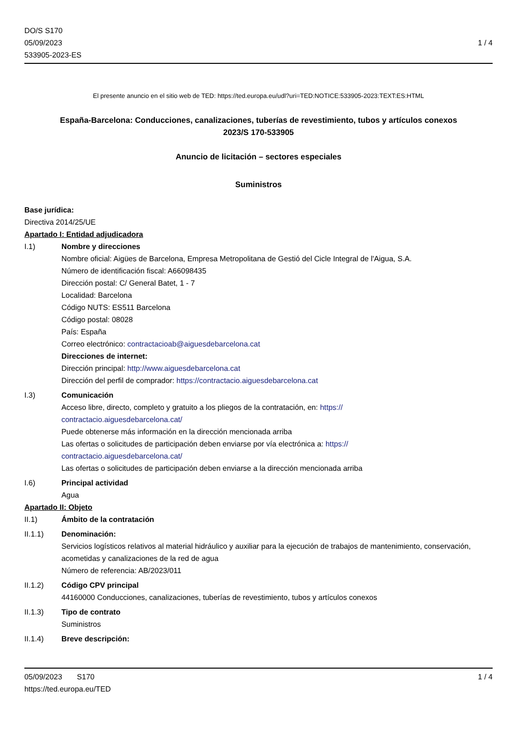DO/S S170
05/09/2023
533905-2023-ES
1 / 4
El presente anuncio en el sitio web de TED: https://ted.europa.eu/udl?uri=TED:NOTICE:533905-2023:TEXT:ES:HTML
España-Barcelona: Conducciones, canalizaciones, tuberías de revestimiento, tubos y artículos conexos
2023/S 170-533905
Anuncio de licitación – sectores especiales
Suministros
Base jurídica:
Directiva 2014/25/UE
Apartado I: Entidad adjudicadora
I.1) Nombre y direcciones
Nombre oficial: Aigües de Barcelona, Empresa Metropolitana de Gestió del Cicle Integral de l'Aigua, S.A.
Número de identificación fiscal: A66098435
Dirección postal: C/ General Batet, 1 - 7
Localidad: Barcelona
Código NUTS: ES511 Barcelona
Código postal: 08028
País: España
Correo electrónico: contractacioab@aiguesdebarcelona.cat
Direcciones de internet:
Dirección principal: http://www.aiguesdebarcelona.cat
Dirección del perfil de comprador: https://contractacio.aiguesdebarcelona.cat
I.3) Comunicación
Acceso libre, directo, completo y gratuito a los pliegos de la contratación, en: https://
contractacio.aiguesdebarcelona.cat/
Puede obtenerse más información en la dirección mencionada arriba
Las ofertas o solicitudes de participación deben enviarse por vía electrónica a: https://
contractacio.aiguesdebarcelona.cat/
Las ofertas o solicitudes de participación deben enviarse a la dirección mencionada arriba
I.6) Principal actividad
Agua
Apartado II: Objeto
II.1) Ámbito de la contratación
II.1.1) Denominación:
Servicios logísticos relativos al material hidráulico y auxiliar para la ejecución de trabajos de mantenimiento, conservación, acometidas y canalizaciones de la red de agua
Número de referencia: AB/2023/011
II.1.2) Código CPV principal
44160000 Conducciones, canalizaciones, tuberías de revestimiento, tubos y artículos conexos
II.1.3) Tipo de contrato
Suministros
II.1.4) Breve descripción:
05/09/2023 S170 1 / 4
https://ted.europa.eu/TED